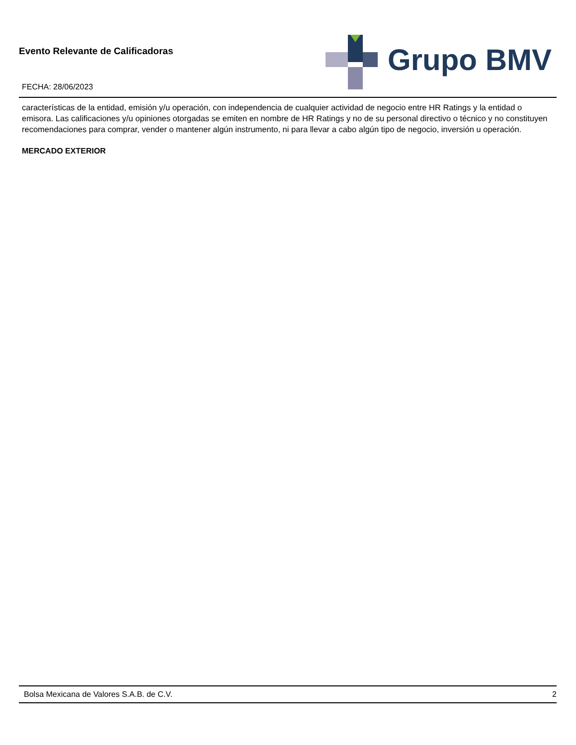Evento Relevante de Calificadoras
Grupo BMV
FECHA: 28/06/2023
características de la entidad, emisión y/u operación, con independencia de cualquier actividad de negocio entre HR Ratings y la entidad o emisora. Las calificaciones y/u opiniones otorgadas se emiten en nombre de HR Ratings y no de su personal directivo o técnico y no constituyen recomendaciones para comprar, vender o mantener algún instrumento, ni para llevar a cabo algún tipo de negocio, inversión u operación.
MERCADO EXTERIOR
Bolsa Mexicana de Valores S.A.B. de C.V. 2